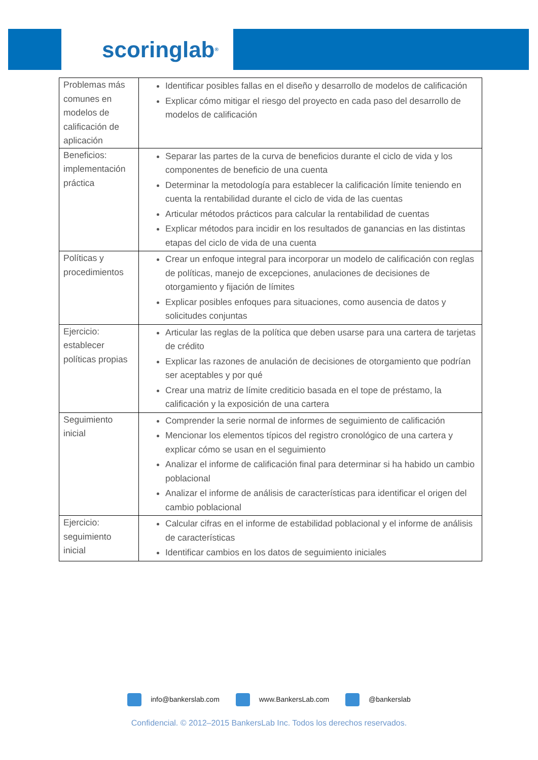scoringlab<sup>®</sup>
| Problemas más comunes en modelos de calificación de aplicación | Identificar posibles fallas en el diseño y desarrollo de modelos de calificación Explicar cómo mitigar el riesgo del proyecto en cada paso del desarrollo de modelos de calificación |
| Beneficios: implementación práctica | Separar las partes de la curva de beneficios durante el ciclo de vida y los componentes de beneficio de una cuenta Determinar la metodología para establecer la calificación límite teniendo en cuenta la rentabilidad durante el ciclo de vida de las cuentas Articular métodos prácticos para calcular la rentabilidad de cuentas Explicar métodos para incidir en los resultados de ganancias en las distintas etapas del ciclo de vida de una cuenta |
| Políticas y procedimientos | Crear un enfoque integral para incorporar un modelo de calificación con reglas de políticas, manejo de excepciones, anulaciones de decisiones de otorgamiento y fijación de límites Explicar posibles enfoques para situaciones, como ausencia de datos y solicitudes conjuntas |
| Ejercicio: establecer políticas propias | Articular las reglas de la política que deben usarse para una cartera de tarjetas de crédito Explicar las razones de anulación de decisiones de otorgamiento que podrían ser aceptables y por qué Crear una matriz de límite crediticio basada en el tope de préstamo, la calificación y la exposición de una cartera |
| Seguimiento inicial | Comprender la serie normal de informes de seguimiento de calificación Mencionar los elementos típicos del registro cronológico de una cartera y explicar cómo se usan en el seguimiento Analizar el informe de calificación final para determinar si ha habido un cambio poblacional Analizar el informe de análisis de características para identificar el origen del cambio poblacional |
| Ejercicio: seguimiento inicial | Calcular cifras en el informe de estabilidad poblacional y el informe de análisis de características Identificar cambios en los datos de seguimiento iniciales |
info@bankerslab.com www.BankersLab.com @bankerslab
Confidencial. © 2012–2015 BankersLab Inc. Todos los derechos reservados.